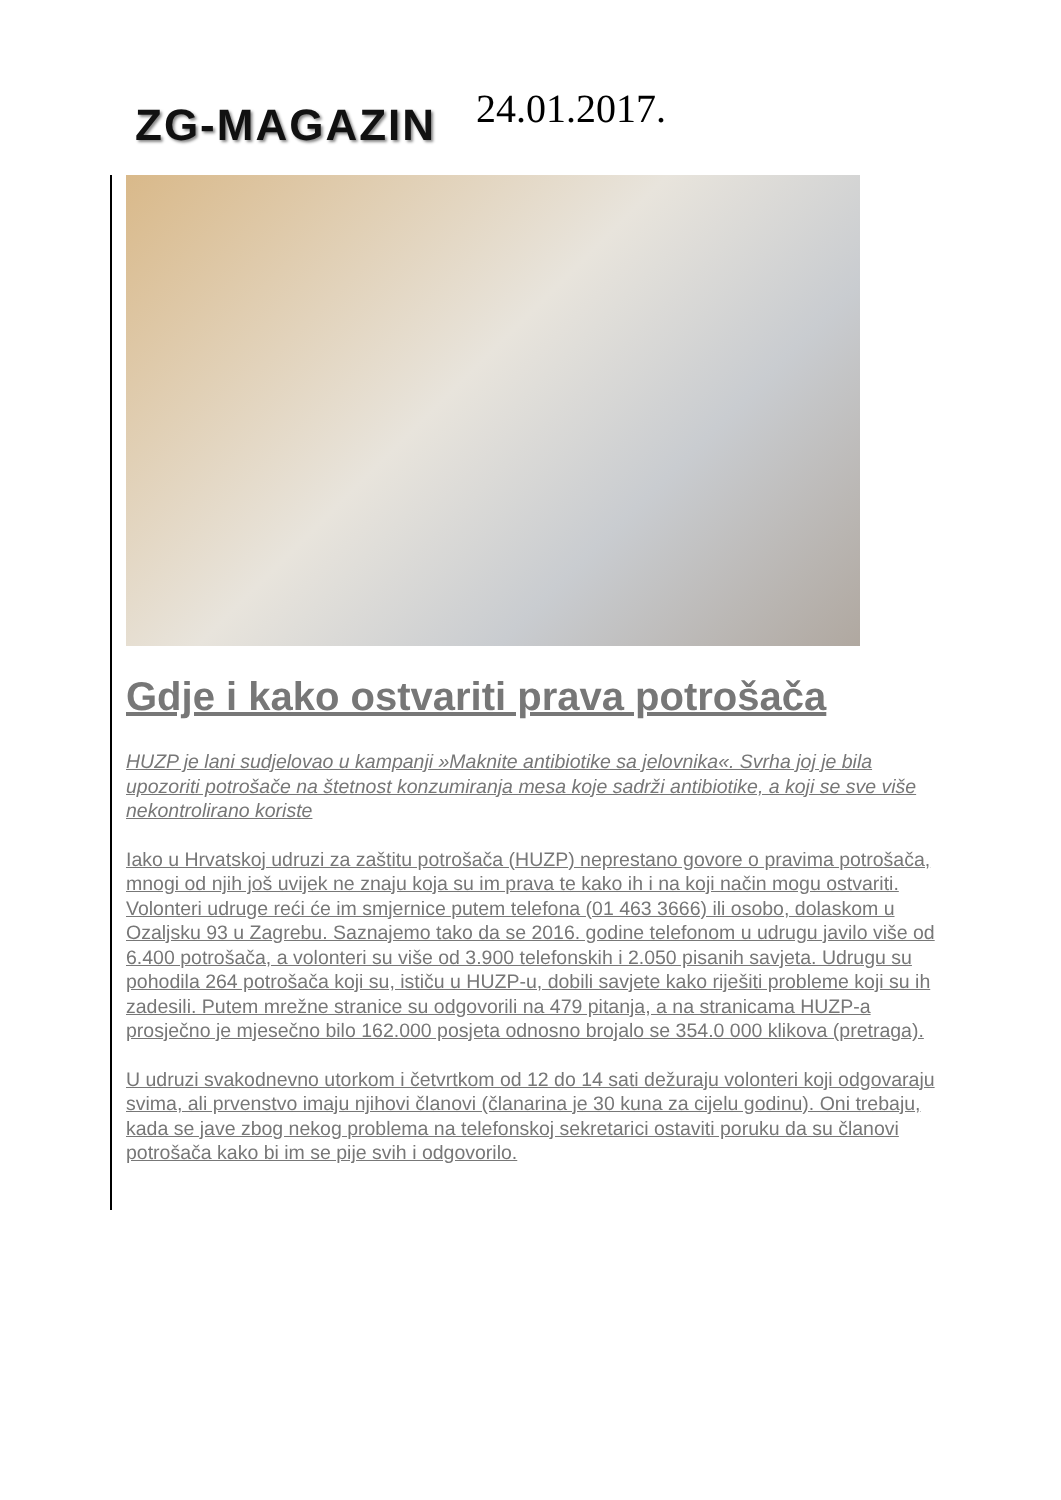ZG-MAGAZIN 24.01.2017.
Gdje i kako ostvariti prava potrošača
HUZP je lani sudjelovao u kampanji »Maknite antibiotike sa jelovnika«. Svrha joj je bila upozoriti potrošače na štetnost konzumiranja mesa koje sadrži antibiotike, a koji se sve više nekontrolirano koriste
Iako u Hrvatskoj udruzi za zaštitu potrošača (HUZP) neprestano govore o pravima potrošača, mnogi od njih još uvijek ne znaju koja su im prava te kako ih i na koji način mogu ostvariti. Volonteri udruge reći će im smjernice putem telefona (01 463 3666) ili osobo, dolaskom u Ozaljsku 93 u Zagrebu. Saznajemo tako da se 2016. godine telefonom u udrugu javilo više od 6.400 potrošača, a volonteri su više od 3.900 telefonskih i 2.050 pisanih savjeta. Udrugu su pohodila 264 potrošača koji su, ističu u HUZP-u, dobili savjete kako riješiti probleme koji su ih zadesili. Putem mrežne stranice su odgovorili na 479 pitanja, a na stranicama HUZP-a prosječno je mjesečno bilo 162.000 posjeta odnosno brojalo se 354.0 000 klikova (pretraga).
U udruzi svakodnevno utorkom i četvrtkom od 12 do 14 sati dežuraju volonteri koji odgovaraju svima, ali prvenstvo imaju njihovi članovi (članarina je 30 kuna za cijelu godinu). Oni trebaju, kada se jave zbog nekog problema na telefonskoj sekretarici ostaviti poruku da su članovi potrošača kako bi im se pije svih i odgovorilo.